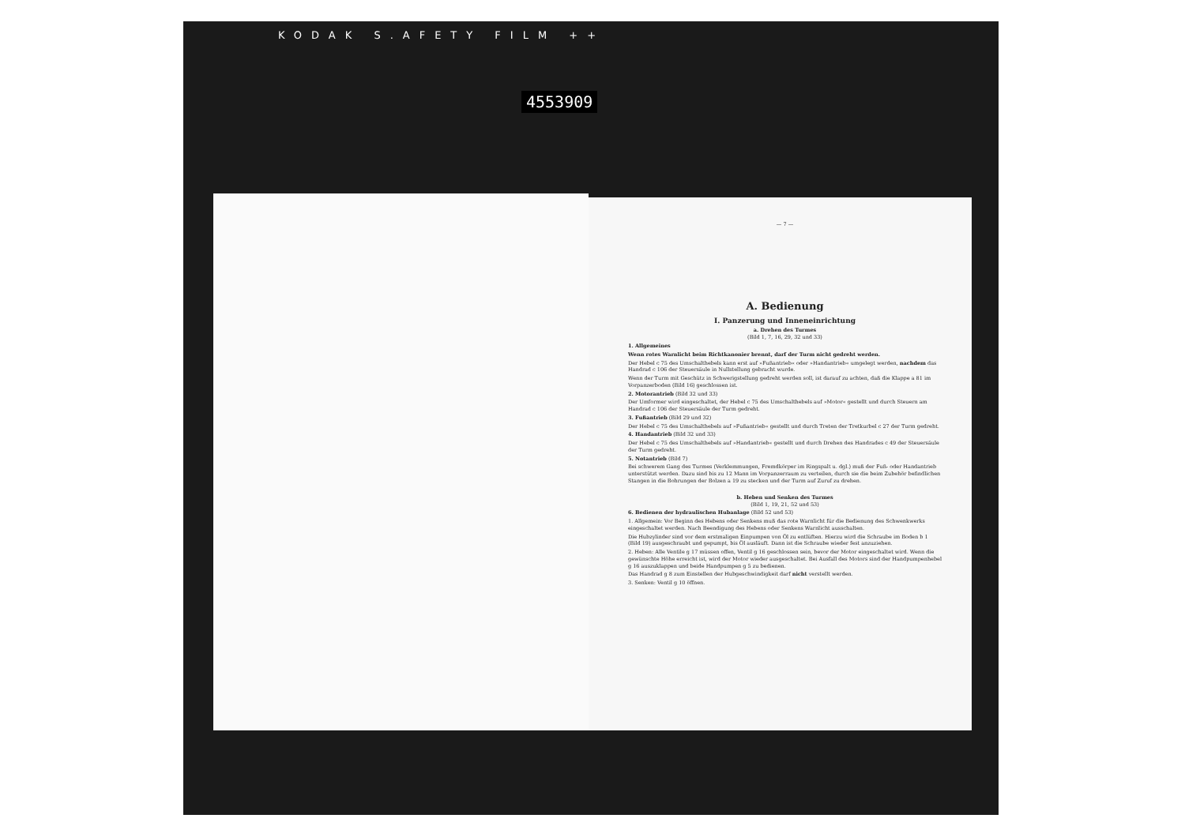KODAK S.AFETY FILM ++
4553909
— 7 —
A. Bedienung
I. Panzerung und Inneneinrichtung
a. Drehen des Turmes
(Bild 1, 7, 16, 29, 32 und 33)
1. Allgemeines
Wenn rotes Warnlicht beim Richtkanonier brennt, darf der Turm nicht gedreht werden.
Der Hebel c 75 des Umschalthebels kann erst auf »Fußantrieb« oder »Handantrieb« umgelegt werden, nachdem das Handrad c 106 der Steuersäule in Nullstellung gebracht wurde.
Wenn der Turm mit Geschütz in Schwerigstellung gedreht werden soll, ist darauf zu achten, daß die Klappe a 81 im Vorpanzerboden (Bild 16) geschlossen ist.
2. Motorantrieb (Bild 32 und 33)
Der Umformer wird eingeschaltet, der Hebel c 75 des Umschalthebels auf »Motor« gestellt und durch Steuern am Handrad c 106 der Steuersäule der Turm gedreht.
3. Fußantrieb (Bild 29 und 32)
Der Hebel c 75 des Umschalthebels auf »Fußantrieb« gestellt und durch Treten der Tretkurbel c 27 der Turm gedreht.
4. Handantrieb (Bild 32 und 33)
Der Hebel c 75 des Umschalthebels auf »Handantrieb« gestellt und durch Drehen des Handrades c 49 der Steuersäule der Turm gedreht.
5. Notantrieb (Bild 7)
Bei schwerem Gang des Turmes (Verklemmungen, Fremdkörper im Ringspalt u. dgl.) muß der Fuß- oder Handantrieb unterstützt werden. Dazu sind bis zu 12 Mann im Vorpanzerraum zu verteilen, durch sie die beim Zubehör befindlichen Stangen in die Bohrungen der Bolzen a 19 zu stecken und der Turm auf Zuruf zu drehen.
b. Heben und Senken des Turmes
(Bild 1, 19, 21, 52 und 53)
6. Bedienen der hydraulischen Hubanlage (Bild 52 und 53)
1. Allgemein: Vor Beginn des Hebens oder Senkens muß das rote Warnlicht für die Bedienung des Schwenkwerks eingeschaltet werden. Nach Beendigung des Hebens oder Senkens Warnlicht ausschalten.
Die Hubzylinder sind vor dem erstmaligen Einpumpen von Öl zu entlüften. Hierzu wird die Schraube im Boden b 1 (Bild 19) ausgeschraubt und gepumpt, bis Öl ausläuft. Dann ist die Schraube wieder fest anzuziehen.
2. Heben: Alle Ventile g 17 müssen offen, Ventil g 16 geschlossen sein, bevor der Motor eingeschaltet wird. Wenn die gewünschte Höhe erreicht ist, wird der Motor wieder ausgeschaltet. Bei Ausfall des Motors sind der Handpumpenhebel g 16 auszuklappen und beide Handpumpen g 5 zu bedienen.
Das Handrad g 8 zum Einstellen der Hubgeschwindigkeit darf nicht verstellt werden.
3. Senken: Ventil g 10 öffnen.